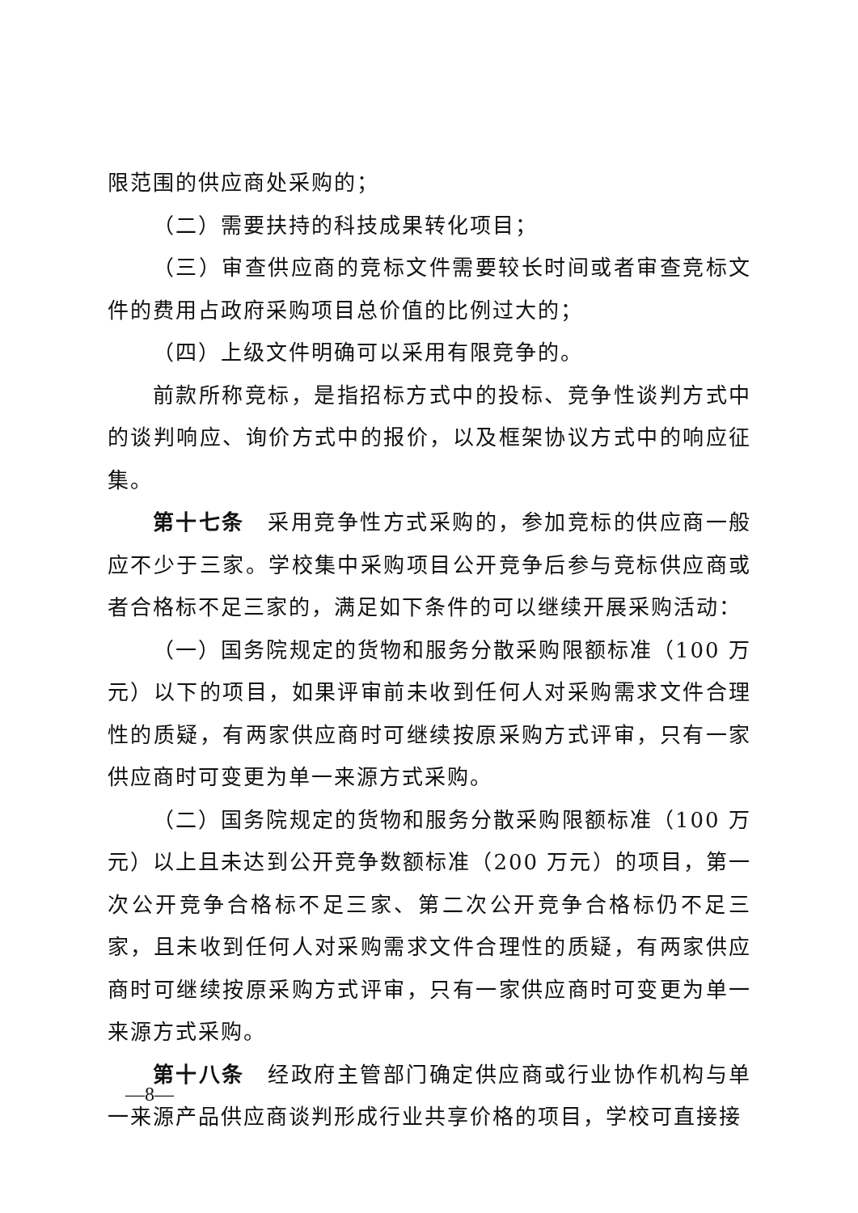限范围的供应商处采购的；
（二）需要扶持的科技成果转化项目；
（三）审查供应商的竞标文件需要较长时间或者审查竞标文件的费用占政府采购项目总价值的比例过大的；
（四）上级文件明确可以采用有限竞争的。
前款所称竞标，是指招标方式中的投标、竞争性谈判方式中的谈判响应、询价方式中的报价，以及框架协议方式中的响应征集。
第十七条　采用竞争性方式采购的，参加竞标的供应商一般应不少于三家。学校集中采购项目公开竞争后参与竞标供应商或者合格标不足三家的，满足如下条件的可以继续开展采购活动：
（一）国务院规定的货物和服务分散采购限额标准（100 万元）以下的项目，如果评审前未收到任何人对采购需求文件合理性的质疑，有两家供应商时可继续按原采购方式评审，只有一家供应商时可变更为单一来源方式采购。
（二）国务院规定的货物和服务分散采购限额标准（100 万元）以上且未达到公开竞争数额标准（200 万元）的项目，第一次公开竞争合格标不足三家、第二次公开竞争合格标仍不足三家，且未收到任何人对采购需求文件合理性的质疑，有两家供应商时可继续按原采购方式评审，只有一家供应商时可变更为单一来源方式采购。
第十八条　经政府主管部门确定供应商或行业协作机构与单一来源产品供应商谈判形成行业共享价格的项目，学校可直接接
—8—